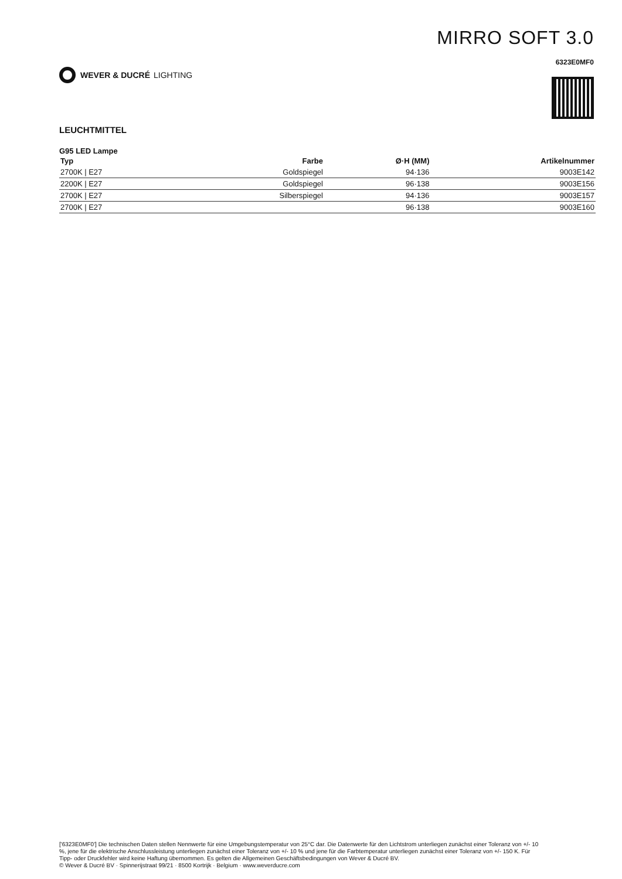WEVER & DUCRÉ LIGHTING
MIRRO SOFT 3.0
6323E0MF0
LEUCHTMITTEL
G95 LED Lampe
| Typ | Farbe | Ø·H (MM) | Artikelnummer |
| --- | --- | --- | --- |
| 2700K / E27 | Goldspiegel | 94·136 | 9003E142 |
| 2200K / E27 | Goldspiegel | 96·138 | 9003E156 |
| 2700K / E27 | Silberspiegel | 94·136 | 9003E157 |
| 2700K / E27 | | 96·138 | 9003E160 |
['6323E0MF0'] Die technischen Daten stellen Nennwerte für eine Umgebungstemperatur von 25°C dar. Die Datenwerte für den Lichtstrom unterliegen zunächst einer Toleranz von +/- 10 %, jene für die elektrische Anschlussleistung unterliegen zunächst einer Toleranz von +/- 10 % und jene für die Farbtemperatur unterliegen zunächst einer Toleranz von +/- 150 K. Für Tipp- oder Druckfehler wird keine Haftung übernommen. Es gelten die Allgemeinen Geschäftsbedingungen von Wever & Ducré BV.
© Wever & Ducré BV · Spinnerijstraat 99/21 · 8500 Kortrijk · Belgium · www.weverducre.com